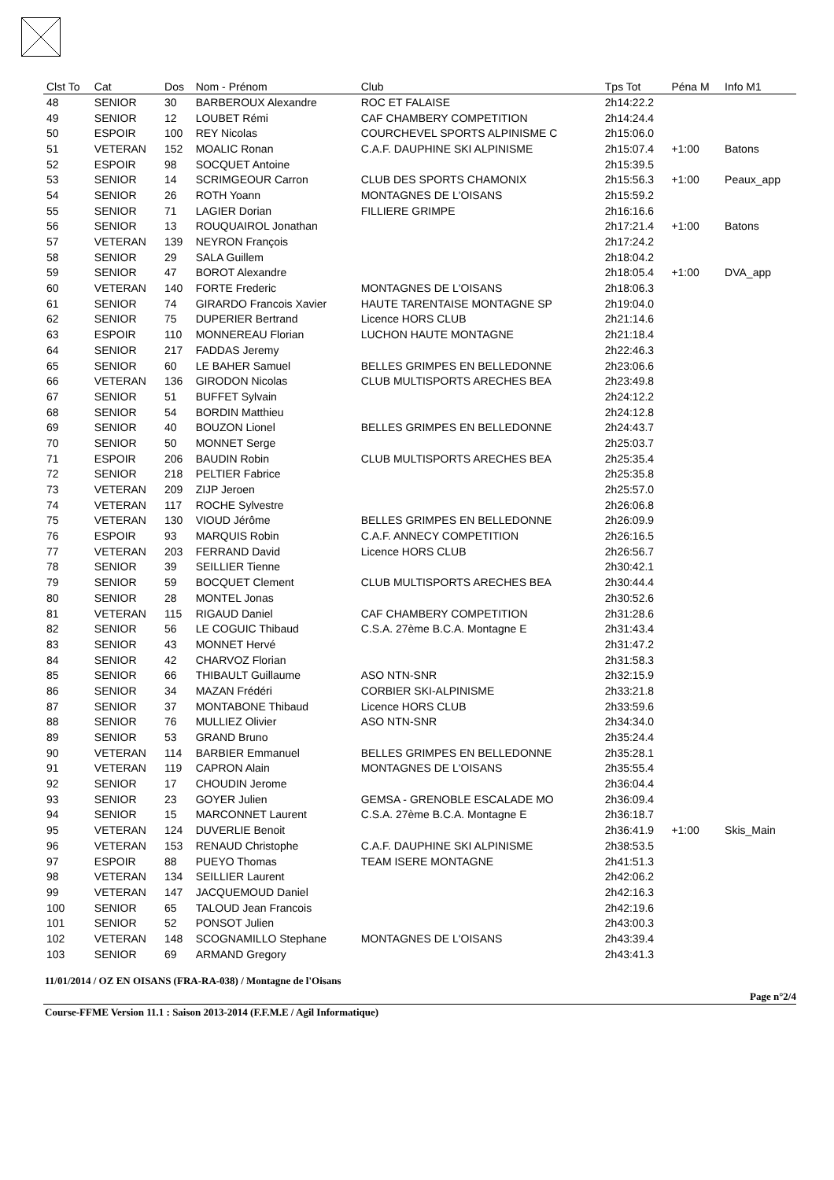| Clst To | Cat | Dos | Nom - Prénom | Club | Tps Tot | Péna M | Info M1 |
| --- | --- | --- | --- | --- | --- | --- | --- |
| 48 | SENIOR | 30 | BARBEROUX Alexandre | ROC ET FALAISE | 2h14:22.2 | | |
| 49 | SENIOR | 12 | LOUBET Rémi | CAF CHAMBERY COMPETITION | 2h14:24.4 | | |
| 50 | ESPOIR | 100 | REY Nicolas | COURCHEVEL SPORTS ALPINISME C | 2h15:06.0 | | |
| 51 | VETERAN | 152 | MOALIC Ronan | C.A.F. DAUPHINE SKI ALPINISME | 2h15:07.4 | +1:00 | Batons |
| 52 | ESPOIR | 98 | SOCQUET Antoine | | 2h15:39.5 | | |
| 53 | SENIOR | 14 | SCRIMGEOUR Carron | CLUB DES SPORTS CHAMONIX | 2h15:56.3 | +1:00 | Peaux_app |
| 54 | SENIOR | 26 | ROTH Yoann | MONTAGNES DE L'OISANS | 2h15:59.2 | | |
| 55 | SENIOR | 71 | LAGIER Dorian | FILLIERE GRIMPE | 2h16:16.6 | | |
| 56 | SENIOR | 13 | ROUQUAIROL Jonathan | | 2h17:21.4 | +1:00 | Batons |
| 57 | VETERAN | 139 | NEYRON François | | 2h17:24.2 | | |
| 58 | SENIOR | 29 | SALA Guillem | | 2h18:04.2 | | |
| 59 | SENIOR | 47 | BOROT Alexandre | | 2h18:05.4 | +1:00 | DVA_app |
| 60 | VETERAN | 140 | FORTE Frederic | MONTAGNES DE L'OISANS | 2h18:06.3 | | |
| 61 | SENIOR | 74 | GIRARDO Francois Xavier | HAUTE TARENTAISE MONTAGNE SP | 2h19:04.0 | | |
| 62 | SENIOR | 75 | DUPERIER Bertrand | Licence HORS CLUB | 2h21:14.6 | | |
| 63 | ESPOIR | 110 | MONNEREAU Florian | LUCHON HAUTE MONTAGNE | 2h21:18.4 | | |
| 64 | SENIOR | 217 | FADDAS Jeremy | | 2h22:46.3 | | |
| 65 | SENIOR | 60 | LE BAHER Samuel | BELLES GRIMPES EN BELLEDONNE | 2h23:06.6 | | |
| 66 | VETERAN | 136 | GIRODON Nicolas | CLUB MULTISPORTS ARECHES BEA | 2h23:49.8 | | |
| 67 | SENIOR | 51 | BUFFET Sylvain | | 2h24:12.2 | | |
| 68 | SENIOR | 54 | BORDIN Matthieu | | 2h24:12.8 | | |
| 69 | SENIOR | 40 | BOUZON Lionel | BELLES GRIMPES EN BELLEDONNE | 2h24:43.7 | | |
| 70 | SENIOR | 50 | MONNET Serge | | 2h25:03.7 | | |
| 71 | ESPOIR | 206 | BAUDIN Robin | CLUB MULTISPORTS ARECHES BEA | 2h25:35.4 | | |
| 72 | SENIOR | 218 | PELTIER Fabrice | | 2h25:35.8 | | |
| 73 | VETERAN | 209 | ZIJP Jeroen | | 2h25:57.0 | | |
| 74 | VETERAN | 117 | ROCHE Sylvestre | | 2h26:06.8 | | |
| 75 | VETERAN | 130 | VIOUD Jérôme | BELLES GRIMPES EN BELLEDONNE | 2h26:09.9 | | |
| 76 | ESPOIR | 93 | MARQUIS Robin | C.A.F. ANNECY COMPETITION | 2h26:16.5 | | |
| 77 | VETERAN | 203 | FERRAND David | Licence HORS CLUB | 2h26:56.7 | | |
| 78 | SENIOR | 39 | SEILLIER Tienne | | 2h30:42.1 | | |
| 79 | SENIOR | 59 | BOCQUET Clement | CLUB MULTISPORTS ARECHES BEA | 2h30:44.4 | | |
| 80 | SENIOR | 28 | MONTEL Jonas | | 2h30:52.6 | | |
| 81 | VETERAN | 115 | RIGAUD Daniel | CAF CHAMBERY COMPETITION | 2h31:28.6 | | |
| 82 | SENIOR | 56 | LE COGUIC Thibaud | C.S.A. 27ème B.C.A. Montagne E | 2h31:43.4 | | |
| 83 | SENIOR | 43 | MONNET Hervé | | 2h31:47.2 | | |
| 84 | SENIOR | 42 | CHARVOZ Florian | | 2h31:58.3 | | |
| 85 | SENIOR | 66 | THIBAULT Guillaume | ASO NTN-SNR | 2h32:15.9 | | |
| 86 | SENIOR | 34 | MAZAN Frédéri | CORBIER SKI-ALPINISME | 2h33:21.8 | | |
| 87 | SENIOR | 37 | MONTABONE Thibaud | Licence HORS CLUB | 2h33:59.6 | | |
| 88 | SENIOR | 76 | MULLIEZ Olivier | ASO NTN-SNR | 2h34:34.0 | | |
| 89 | SENIOR | 53 | GRAND Bruno | | 2h35:24.4 | | |
| 90 | VETERAN | 114 | BARBIER Emmanuel | BELLES GRIMPES EN BELLEDONNE | 2h35:28.1 | | |
| 91 | VETERAN | 119 | CAPRON Alain | MONTAGNES DE L'OISANS | 2h35:55.4 | | |
| 92 | SENIOR | 17 | CHOUDIN Jerome | | 2h36:04.4 | | |
| 93 | SENIOR | 23 | GOYER Julien | GEMSA - GRENOBLE ESCALADE MO | 2h36:09.4 | | |
| 94 | SENIOR | 15 | MARCONNET Laurent | C.S.A. 27ème B.C.A. Montagne E | 2h36:18.7 | | |
| 95 | VETERAN | 124 | DUVERLIE Benoit | | 2h36:41.9 | +1:00 | Skis_Main |
| 96 | VETERAN | 153 | RENAUD Christophe | C.A.F. DAUPHINE SKI ALPINISME | 2h38:53.5 | | |
| 97 | ESPOIR | 88 | PUEYO Thomas | TEAM ISERE MONTAGNE | 2h41:51.3 | | |
| 98 | VETERAN | 134 | SEILLIER Laurent | | 2h42:06.2 | | |
| 99 | VETERAN | 147 | JACQUEMOUD Daniel | | 2h42:16.3 | | |
| 100 | SENIOR | 65 | TALOUD Jean Francois | | 2h42:19.6 | | |
| 101 | SENIOR | 52 | PONSOT Julien | | 2h43:00.3 | | |
| 102 | VETERAN | 148 | SCOGNAMILLO Stephane | MONTAGNES DE L'OISANS | 2h43:39.4 | | |
| 103 | SENIOR | 69 | ARMAND Gregory | | 2h43:41.3 | | |
11/01/2014 / OZ EN OISANS (FRA-RA-038) / Montagne de l'Oisans
Page n°2/4
Course-FFME Version 11.1 : Saison 2013-2014 (F.F.M.E / Agil Informatique)